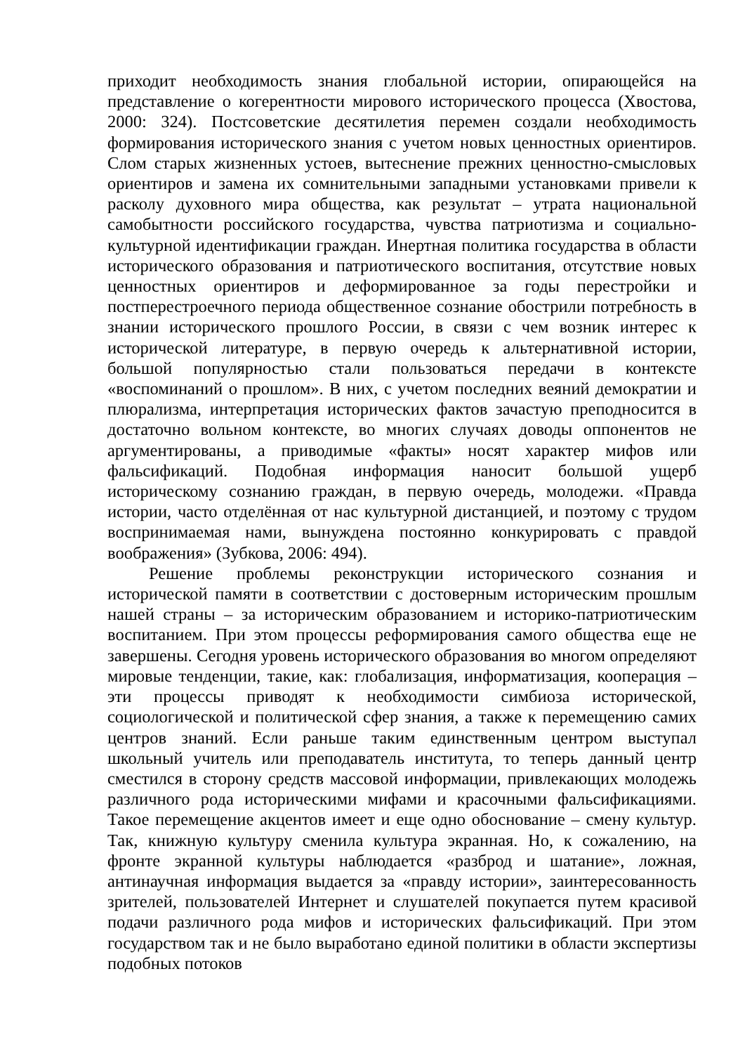приходит необходимость знания глобальной истории, опирающейся на представление о когерентности мирового исторического процесса (Хвостова, 2000: 324). Постсоветские десятилетия перемен создали необходимость формирования исторического знания с учетом новых ценностных ориентиров. Слом старых жизненных устоев, вытеснение прежних ценностно-смысловых ориентиров и замена их сомнительными западными установками привели к расколу духовного мира общества, как результат – утрата национальной самобытности российского государства, чувства патриотизма и социально-культурной идентификации граждан. Инертная политика государства в области исторического образования и патриотического воспитания, отсутствие новых ценностных ориентиров и деформированное за годы перестройки и постперестроечного периода общественное сознание обострили потребность в знании исторического прошлого России, в связи с чем возник интерес к исторической литературе, в первую очередь к альтернативной истории, большой популярностью стали пользоваться передачи в контексте «воспоминаний о прошлом». В них, с учетом последних веяний демократии и плюрализма, интерпретация исторических фактов зачастую преподносится в достаточно вольном контексте, во многих случаях доводы оппонентов не аргументированы, а приводимые «факты» носят характер мифов или фальсификаций. Подобная информация наносит большой ущерб историческому сознанию граждан, в первую очередь, молодежи. «Правда истории, часто отделённая от нас культурной дистанцией, и поэтому с трудом воспринимаемая нами, вынуждена постоянно конкурировать с правдой воображения» (Зубкова, 2006: 494).
Решение проблемы реконструкции исторического сознания и исторической памяти в соответствии с достоверным историческим прошлым нашей страны – за историческим образованием и историко-патриотическим воспитанием. При этом процессы реформирования самого общества еще не завершены. Сегодня уровень исторического образования во многом определяют мировые тенденции, такие, как: глобализация, информатизация, кооперация – эти процессы приводят к необходимости симбиоза исторической, социологической и политической сфер знания, а также к перемещению самих центров знаний. Если раньше таким единственным центром выступал школьный учитель или преподаватель института, то теперь данный центр сместился в сторону средств массовой информации, привлекающих молодежь различного рода историческими мифами и красочными фальсификациями. Такое перемещение акцентов имеет и еще одно обоснование – смену культур. Так, книжную культуру сменила культура экранная. Но, к сожалению, на фронте экранной культуры наблюдается «разброд и шатание», ложная, антинаучная информация выдается за «правду истории», заинтересованность зрителей, пользователей Интернет и слушателей покупается путем красивой подачи различного рода мифов и исторических фальсификаций. При этом государством так и не было выработано единой политики в области экспертизы подобных потоков